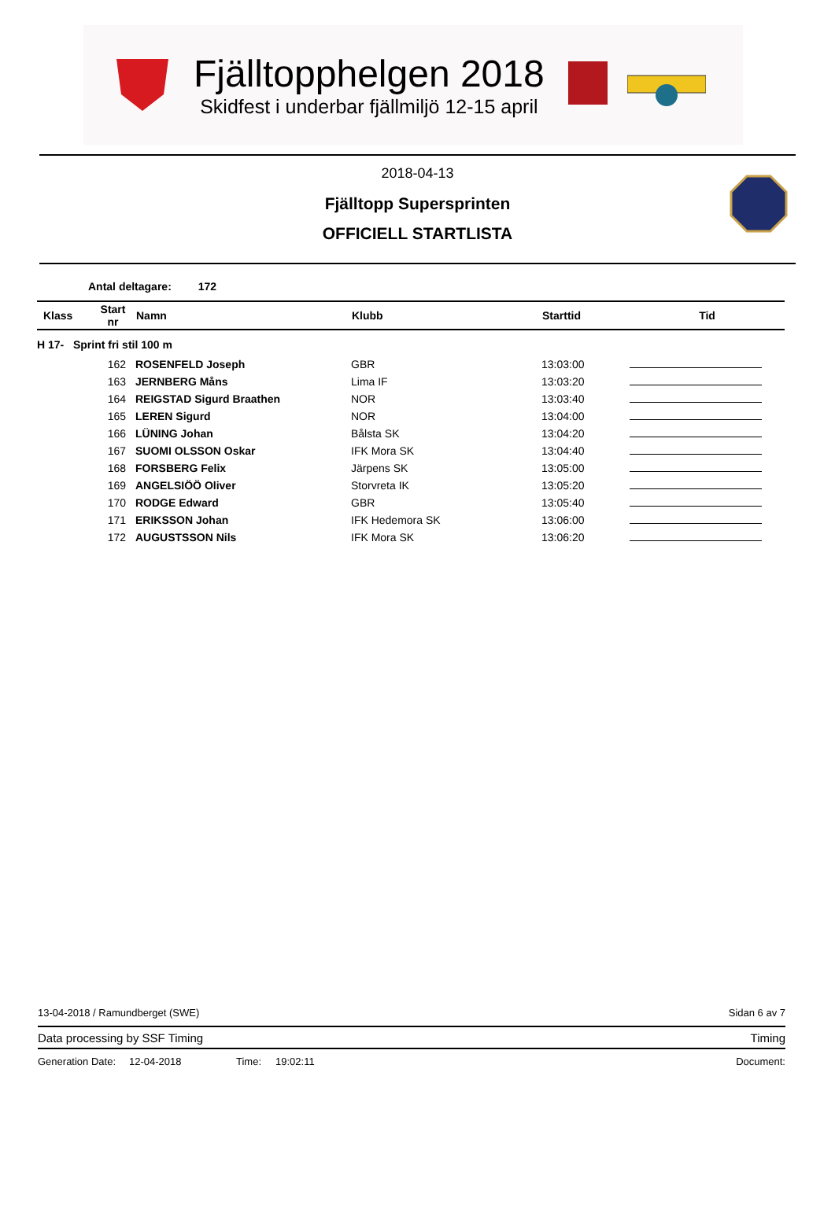Fjälltopphelgen 2018
Skidfest i underbar fjällmiljö 12-15 april
2018-04-13
Fjälltopp Supersprinten
OFFICIELL STARTLISTA
Antal deltagare: 172
| Klass | Start nr | Namn | Klubb | Starttid | Tid |
| --- | --- | --- | --- | --- | --- |
| H 17- Sprint fri stil 100 m | | | | | |
| | 162 | ROSENFELD Joseph | GBR | 13:03:00 | |
| | 163 | JERNBERG Måns | Lima IF | 13:03:20 | |
| | 164 | REIGSTAD Sigurd Braathen | NOR | 13:03:40 | |
| | 165 | LEREN Sigurd | NOR | 13:04:00 | |
| | 166 | LÜNING Johan | Bålsta SK | 13:04:20 | |
| | 167 | SUOMI OLSSON Oskar | IFK Mora SK | 13:04:40 | |
| | 168 | FORSBERG Felix | Järpens SK | 13:05:00 | |
| | 169 | ANGELSIÖÖ Oliver | Storvreta IK | 13:05:20 | |
| | 170 | RODGE Edward | GBR | 13:05:40 | |
| | 171 | ERIKSSON Johan | IFK Hedemora SK | 13:06:00 | |
| | 172 | AUGUSTSSON Nils | IFK Mora SK | 13:06:20 | |
13-04-2018 / Ramundberget (SWE) Sidan 6 av 7
Data processing by SSF Timing Timing
Generation Date: 12-04-2018 Time: 19:02:11 Document: